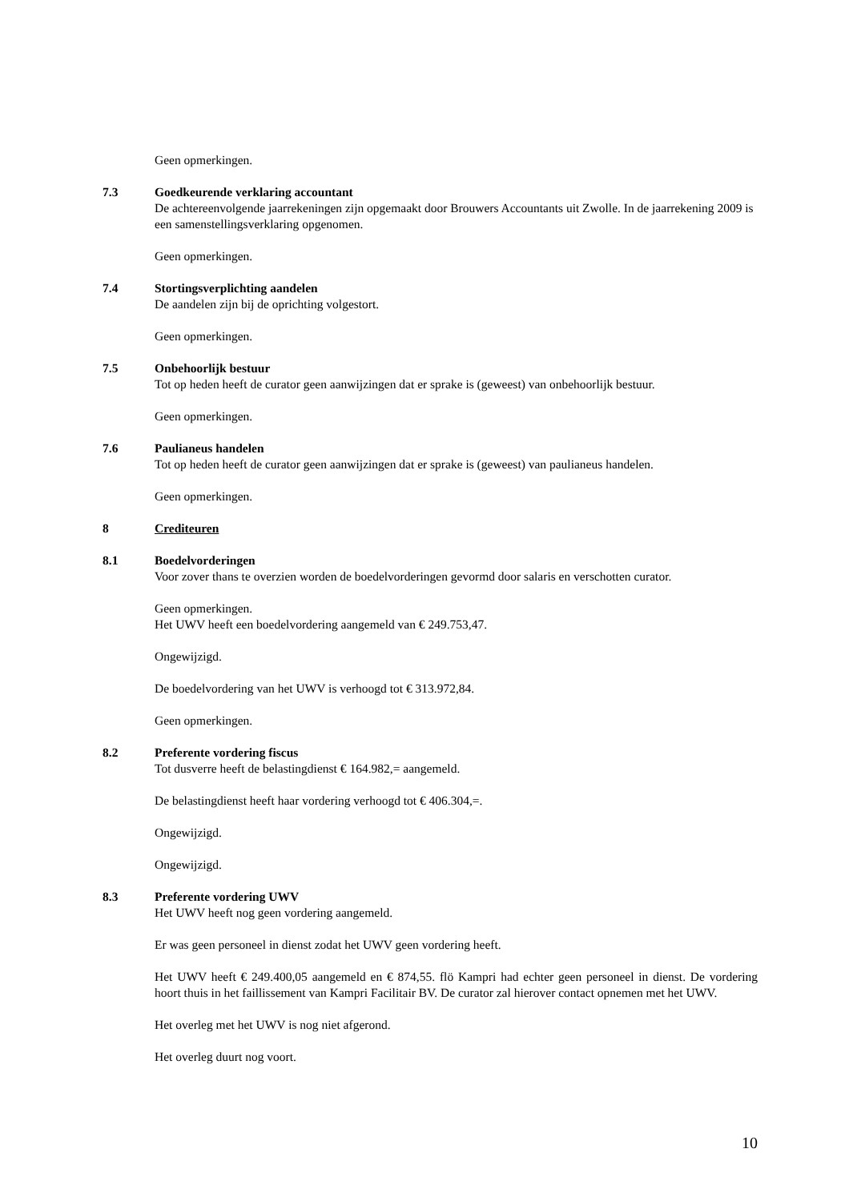Geen opmerkingen.
7.3 Goedkeurende verklaring accountant
De achtereenvolgende jaarrekeningen zijn opgemaakt door Brouwers Accountants uit Zwolle. In de jaarrekening 2009 is een samenstellingsverklaring opgenomen.
Geen opmerkingen.
7.4 Stortingsverplichting aandelen
De aandelen zijn bij de oprichting volgestort.
Geen opmerkingen.
7.5 Onbehoorlijk bestuur
Tot op heden heeft de curator geen aanwijzingen dat er sprake is (geweest) van onbehoorlijk bestuur.
Geen opmerkingen.
7.6 Paulianeus handelen
Tot op heden heeft de curator geen aanwijzingen dat er sprake is (geweest) van paulianeus handelen.
Geen opmerkingen.
8 Crediteuren
8.1 Boedelvorderingen
Voor zover thans te overzien worden de boedelvorderingen gevormd door salaris en verschotten curator.
Geen opmerkingen.
Het UWV heeft een boedelvordering aangemeld van € 249.753,47.
Ongewijzigd.
De boedelvordering van het UWV is verhoogd tot € 313.972,84.
Geen opmerkingen.
8.2 Preferente vordering fiscus
Tot dusverre heeft de belastingdienst € 164.982,= aangemeld.
De belastingdienst heeft haar vordering verhoogd tot € 406.304,=.
Ongewijzigd.
Ongewijzigd.
8.3 Preferente vordering UWV
Het UWV heeft nog geen vordering aangemeld.
Er was geen personeel in dienst zodat het UWV geen vordering heeft.
Het UWV heeft € 249.400,05 aangemeld en € 874,55. flö Kampri had echter geen personeel in dienst. De vordering hoort thuis in het faillissement van Kampri Facilitair BV. De curator zal hierover contact opnemen met het UWV.
Het overleg met het UWV is nog niet afgerond.
Het overleg duurt nog voort.
10